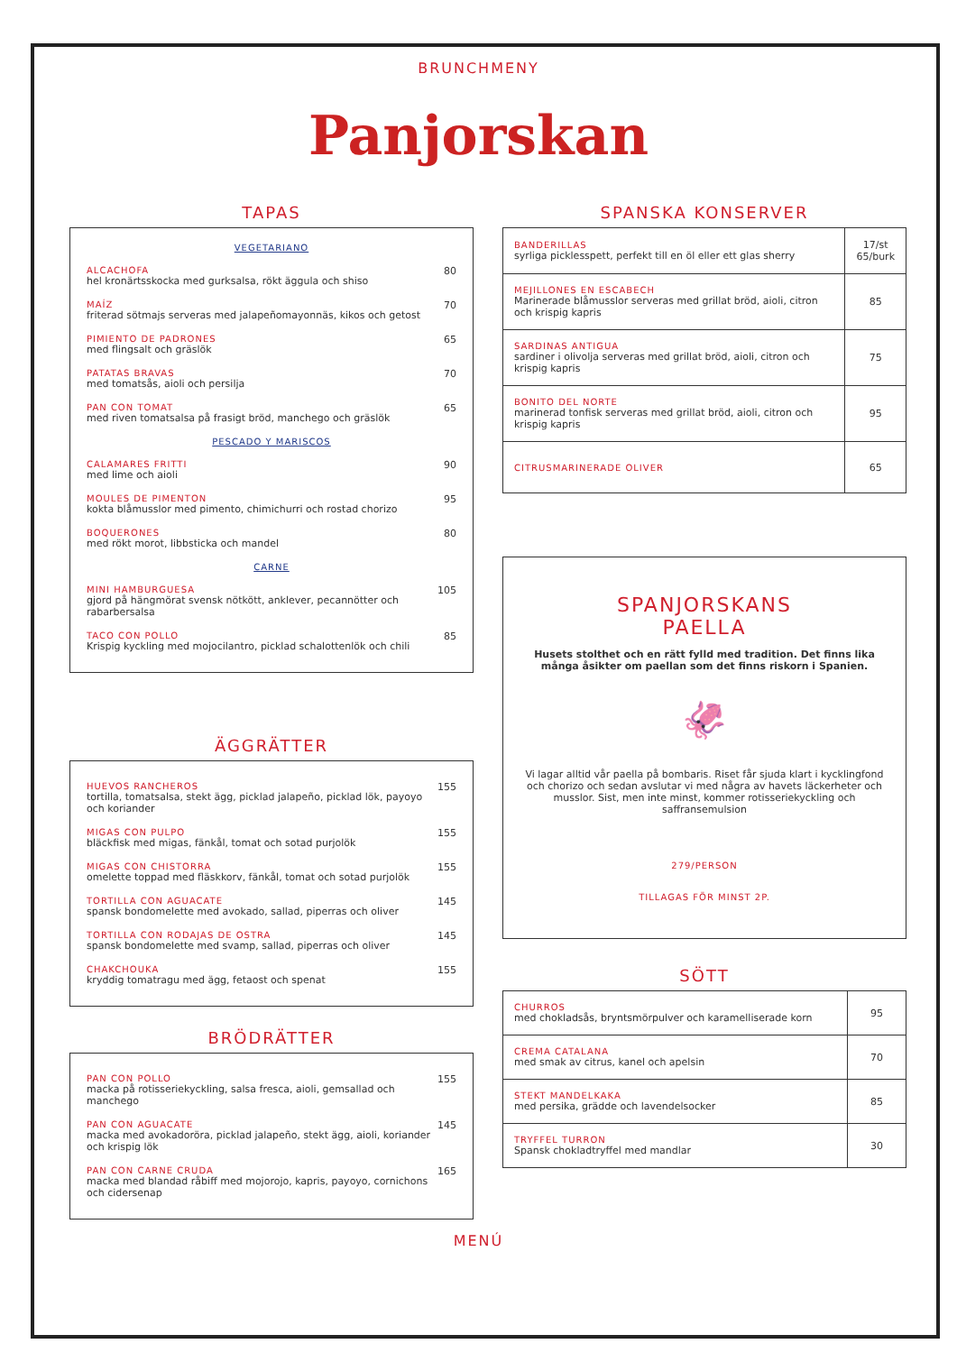BRUNCHMENY
Panjorskan
TAPAS
VEGETARIANO
ALCACHOFA
hel kronärtsskocka med gurksalsa, rökt äggula och shiso
80
MAÍZ
friterad sötmajs serveras med jalapeñomayonnäs, kikos och getost
70
PIMIENTO DE PADRONES
med flingsalt och gräslök
65
PATATAS BRAVAS
med tomatsås, aioli och persilja
70
PAN CON TOMAT
med riven tomatsalsa på frasigt bröd, manchego och gräslök
65
PESCADO Y MARISCOS
CALAMARES FRITTI
med lime och aioli
90
MOULES DE PIMENTON
kokta blåmusslor med pimento, chimichurri och rostad chorizo
95
BOQUERONES
med rökt morot, libbsticka och mandel
80
CARNE
MINI HAMBURGUESA
gjord på hängmörat svensk nötkött, anklever, pecannötter och rabarbersalsa
105
TACO CON POLLO
Krispig kyckling med mojocilantro, picklad schalottenlök och chili
85
ÄGGRÄTTER
HUEVOS RANCHEROS
tortilla, tomatsalsa, stekt ägg, picklad jalapeño, picklad lök, payoyo och koriander
155
MIGAS CON PULPO
bläckfisk med migas, fänkål, tomat och sotad purjolök
155
MIGAS CON CHISTORRA
omelette toppad med fläskkorv, fänkål, tomat och sotad purjolök
155
TORTILLA CON AGUACATE
spansk bondomelette med avokado, sallad, piperras och oliver
145
TORTILLA CON RODAJAS DE OSTRA
spansk bondomelette med svamp, sallad, piperras och oliver
145
CHAKCHOUKA
kryddig tomatragu med ägg, fetaost och spenat
155
BRÖDRÄTTER
PAN CON POLLO
macka på rotisseriekyckling, salsa fresca, aioli, gemsallad och manchego
155
PAN CON AGUACATE
macka med avokadoröra, picklad jalapeño, stekt ägg, aioli, koriander och krispig lök
145
PAN CON CARNE CRUDA
macka med blandad råbiff med mojorojo, kapris, payoyo, cornichons och cidersenap
165
SPANSKA KONSERVER
| BANDERILLAS syrliga picklesspett, perfekt till en öl eller ett glas sherry | 17/st 65/burk |
| MEJILLONES EN ESCABECH Marinerade blåmusslor serveras med grillat bröd, aioli, citron och krispig kapris | 85 |
| SARDINAS ANTIGUA sardiner i olivolja serveras med grillat bröd, aioli, citron och krispig kapris | 75 |
| BONITO DEL NORTE marinerad tonfisk serveras med grillat bröd, aioli, citron och krispig kapris | 95 |
| CITRUSMARINERADE OLIVER | 65 |
SPANJORSKANS
PAELLA
Husets stolthet och en rätt fylld med tradition. Det finns lika många åsikter om paellan som det finns riskorn i Spanien.
🦑
Vi lagar alltid vår paella på bombaris. Riset får sjuda klart i kycklingfond och chorizo och sedan avslutar vi med några av havets läckerheter och musslor. Sist, men inte minst, kommer rotisseriekyckling och saffransemulsion
279/PERSON
TILLAGAS FÖR MINST 2P.
SÖTT
| CHURROS med chokladsås, bryntsmörpulver och karamelliserade korn | 95 |
| CREMA CATALANA med smak av citrus, kanel och apelsin | 70 |
| STEKT MANDELKAKA med persika, grädde och lavendelsocker | 85 |
| TRYFFEL TURRON Spansk chokladtryffel med mandlar | 30 |
MENÚ